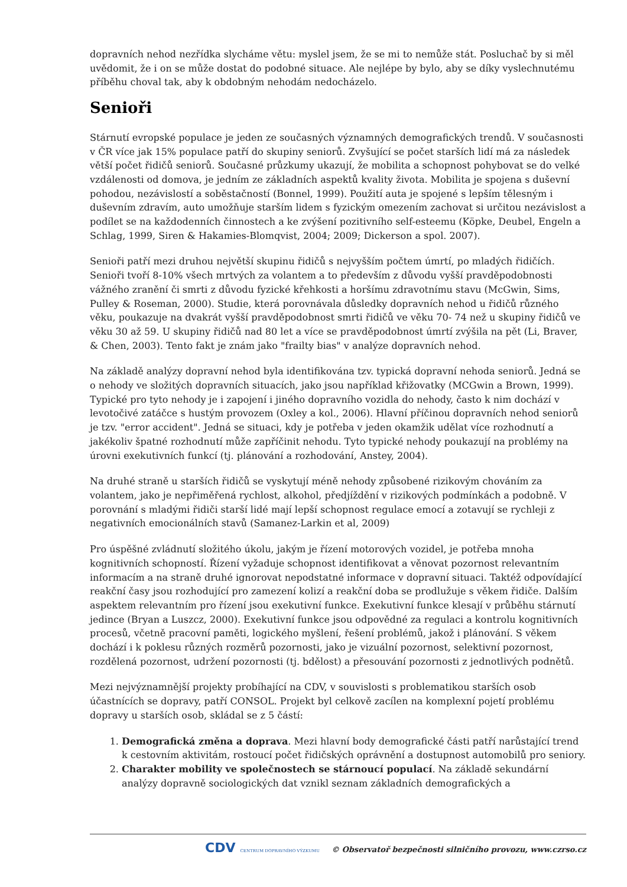dopravních nehod nezřídka slycháme větu: myslel jsem, že se mi to nemůže stát. Posluchač by si měl uvědomit, že i on se může dostat do podobné situace. Ale nejlépe by bylo, aby se díky vyslechnutému příběhu choval tak, aby k obdobným nehodám nedocházelo.
Senioři
Stárnutí evropské populace je jeden ze současných významných demografických trendů. V současnosti v ČR více jak 15% populace patří do skupiny seniorů. Zvyšující se počet starších lidí má za následek větší počet řidičů seniorů. Současné průzkumy ukazují, že mobilita a schopnost pohybovat se do velké vzdálenosti od domova, je jedním ze základních aspektů kvality života. Mobilita je spojena s duševní pohodou, nezávislostí a soběstačností (Bonnel, 1999). Použití auta je spojené s lepším tělesným i duševním zdravím, auto umožňuje starším lidem s fyzickým omezením zachovat si určitou nezávislost a podílet se na každodenních činnostech a ke zvýšení pozitivního self-esteemu (Köpke, Deubel, Engeln a Schlag, 1999, Siren & Hakamies-Blomqvist, 2004; 2009; Dickerson a spol. 2007).
Senioři patří mezi druhou největší skupinu řidičů s nejvyšším počtem úmrtí, po mladých řidičích. Senioři tvoří 8-10% všech mrtvých za volantem a to především z důvodu vyšší pravděpodobnosti vážného zranění či smrti z důvodu fyzické křehkosti a horšímu zdravotnímu stavu (McGwin, Sims, Pulley & Roseman, 2000). Studie, která porovnávala důsledky dopravních nehod u řidičů různého věku, poukazuje na dvakrát vyšší pravděpodobnost smrti řidičů ve věku 70- 74 než u skupiny řidičů ve věku 30 až 59. U skupiny řidičů nad 80 let a více se pravděpodobnost úmrtí zvýšila na pět (Li, Braver, & Chen, 2003). Tento fakt je znám jako "frailty bias" v analýze dopravních nehod.
Na základě analýzy dopravní nehod byla identifikována tzv. typická dopravní nehoda seniorů. Jedná se o nehody ve složitých dopravních situacích, jako jsou například křižovatky (MCGwin a Brown, 1999). Typické pro tyto nehody je i zapojení i jiného dopravního vozidla do nehody, často k nim dochází v levotočivé zatáčce s hustým provozem (Oxley a kol., 2006). Hlavní příčinou dopravních nehod seniorů je tzv. "error accident". Jedná se situaci, kdy je potřeba v jeden okamžik udělat více rozhodnutí a jakékoliv špatné rozhodnutí může zapříčinit nehodu. Tyto typické nehody poukazují na problémy na úrovni exekutivních funkcí (tj. plánování a rozhodování, Anstey, 2004).
Na druhé straně u starších řidičů se vyskytují méně nehody způsobené rizikovým chováním za volantem, jako je nepřiměřená rychlost, alkohol, předjíždění v rizikových podmínkách a podobně. V porovnání s mladými řidiči starší lidé mají lepší schopnost regulace emocí a zotavují se rychleji z negativních emocionálních stavů (Samanez-Larkin et al, 2009)
Pro úspěšné zvládnutí složitého úkolu, jakým je řízení motorových vozidel, je potřeba mnoha kognitivních schopností. Řízení vyžaduje schopnost identifikovat a věnovat pozornost relevantním informacím a na straně druhé ignorovat nepodstatné informace v dopravní situaci. Taktéž odpovídající reakční časy jsou rozhodující pro zamezení kolizí a reakční doba se prodlužuje s věkem řidiče. Dalším aspektem relevantním pro řízení jsou exekutivní funkce. Exekutivní funkce klesají v průběhu stárnutí jedince (Bryan a Luszcz, 2000). Exekutivní funkce jsou odpovědné za regulaci a kontrolu kognitivních procesů, včetně pracovní paměti, logického myšlení, řešení problémů, jakož i plánování. S věkem dochází i k poklesu různých rozměrů pozornosti, jako je vizuální pozornost, selektivní pozornost, rozdělená pozornost, udržení pozornosti (tj. bdělost) a přesouvání pozornosti z jednotlivých podnětů.
Mezi nejvýznamnější projekty probíhající na CDV, v souvislosti s problematikou starších osob účastnících se dopravy, patří CONSOL. Projekt byl celkově zacílen na komplexní pojetí problému dopravy u starších osob, skládal se z 5 částí:
1. Demografická změna a doprava. Mezi hlavní body demografické části patří narůstající trend k cestovním aktivitám, rostoucí počet řidičských oprávnění a dostupnost automobilů pro seniory.
2. Charakter mobility ve společnostech se stárnoucí populací. Na základě sekundární analýzy dopravně sociologických dat vznikl seznam základních demografických a
CDV CENTRUM DOPRAVNÍHO VÝZKUMU © Observatoř bezpečnosti silničního provozu, www.czrso.cz